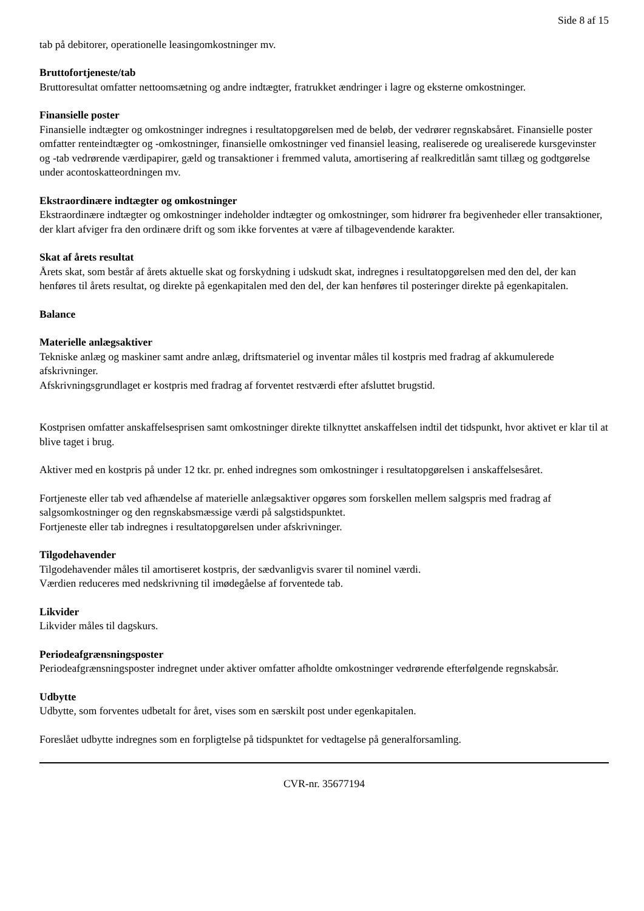Side 8 af 15
tab på debitorer, operationelle leasingomkostninger mv.
Bruttofortjeneste/tab
Bruttoresultat omfatter nettoomsætning og andre indtægter, fratrukket ændringer i lagre og eksterne omkostninger.
Finansielle poster
Finansielle indtægter og omkostninger indregnes i resultatopgørelsen med de beløb, der vedrører regnskabsåret. Finansielle poster omfatter renteindtægter og -omkostninger, finansielle omkostninger ved finansiel leasing, realiserede og urealiserede kursgevinster og -tab vedrørende værdipapirer, gæld og transaktioner i fremmed valuta, amortisering af realkreditlån samt tillæg og godtgørelse under acontoskatteordningen mv.
Ekstraordinære indtægter og omkostninger
Ekstraordinære indtægter og omkostninger indeholder indtægter og omkostninger, som hidrører fra begivenheder eller transaktioner, der klart afviger fra den ordinære drift og som ikke forventes at være af tilbagevendende karakter.
Skat af årets resultat
Årets skat, som består af årets aktuelle skat og forskydning i udskudt skat, indregnes i resultatopgørelsen med den del, der kan henføres til årets resultat, og direkte på egenkapitalen med den del, der kan henføres til posteringer direkte på egenkapitalen.
Balance
Materielle anlægsaktiver
Tekniske anlæg og maskiner samt andre anlæg, driftsmateriel og inventar måles til kostpris med fradrag af akkumulerede afskrivninger.
Afskrivningsgrundlaget er kostpris med fradrag af forventet restværdi efter afsluttet brugstid.
Kostprisen omfatter anskaffelsesprisen samt omkostninger direkte tilknyttet anskaffelsen indtil det tidspunkt, hvor aktivet er klar til at blive taget i brug.
Aktiver med en kostpris på under 12 tkr. pr. enhed indregnes som omkostninger i resultatopgørelsen i anskaffelsesåret.
Fortjeneste eller tab ved afhændelse af materielle anlægsaktiver opgøres som forskellen mellem salgspris med fradrag af salgsomkostninger og den regnskabsmæssige værdi på salgstidspunktet.
Fortjeneste eller tab indregnes i resultatopgørelsen under afskrivninger.
Tilgodehavender
Tilgodehavender måles til amortiseret kostpris, der sædvanligvis svarer til nominel værdi.
Værdien reduceres med nedskrivning til imødegåelse af forventede tab.
Likvider
Likvider måles til dagskurs.
Periodeafgrænsningsposter
Periodeafgrænsningsposter indregnet under aktiver omfatter afholdte omkostninger vedrørende efterfølgende regnskabsår.
Udbytte
Udbytte, som forventes udbetalt for året, vises som en særskilt post under egenkapitalen.
Foreslået udbytte indregnes som en forpligtelse på tidspunktet for vedtagelse på generalforsamling.
CVR-nr. 35677194